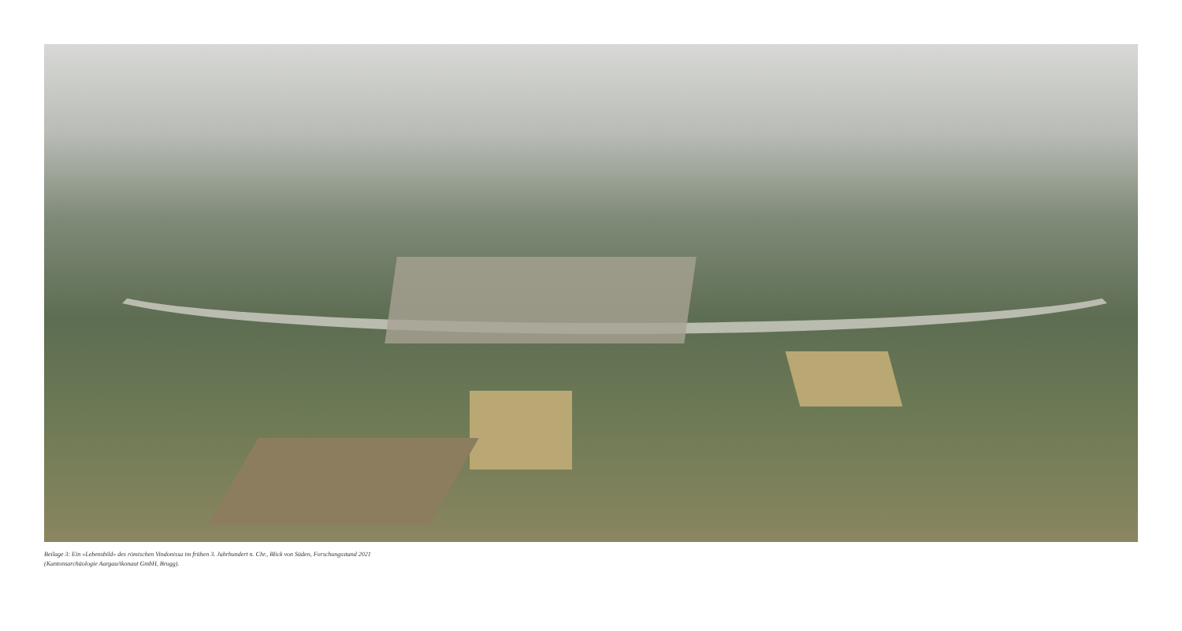Beilage 3: Ein «Lebensbild» des römischen Vindonissa im frühen 3. Jahrhundert n. Chr., Blick von Süden, Forschungsstand 2021
(Kantonsarchäologie Aargau/ikonaut GmbH, Brugg).